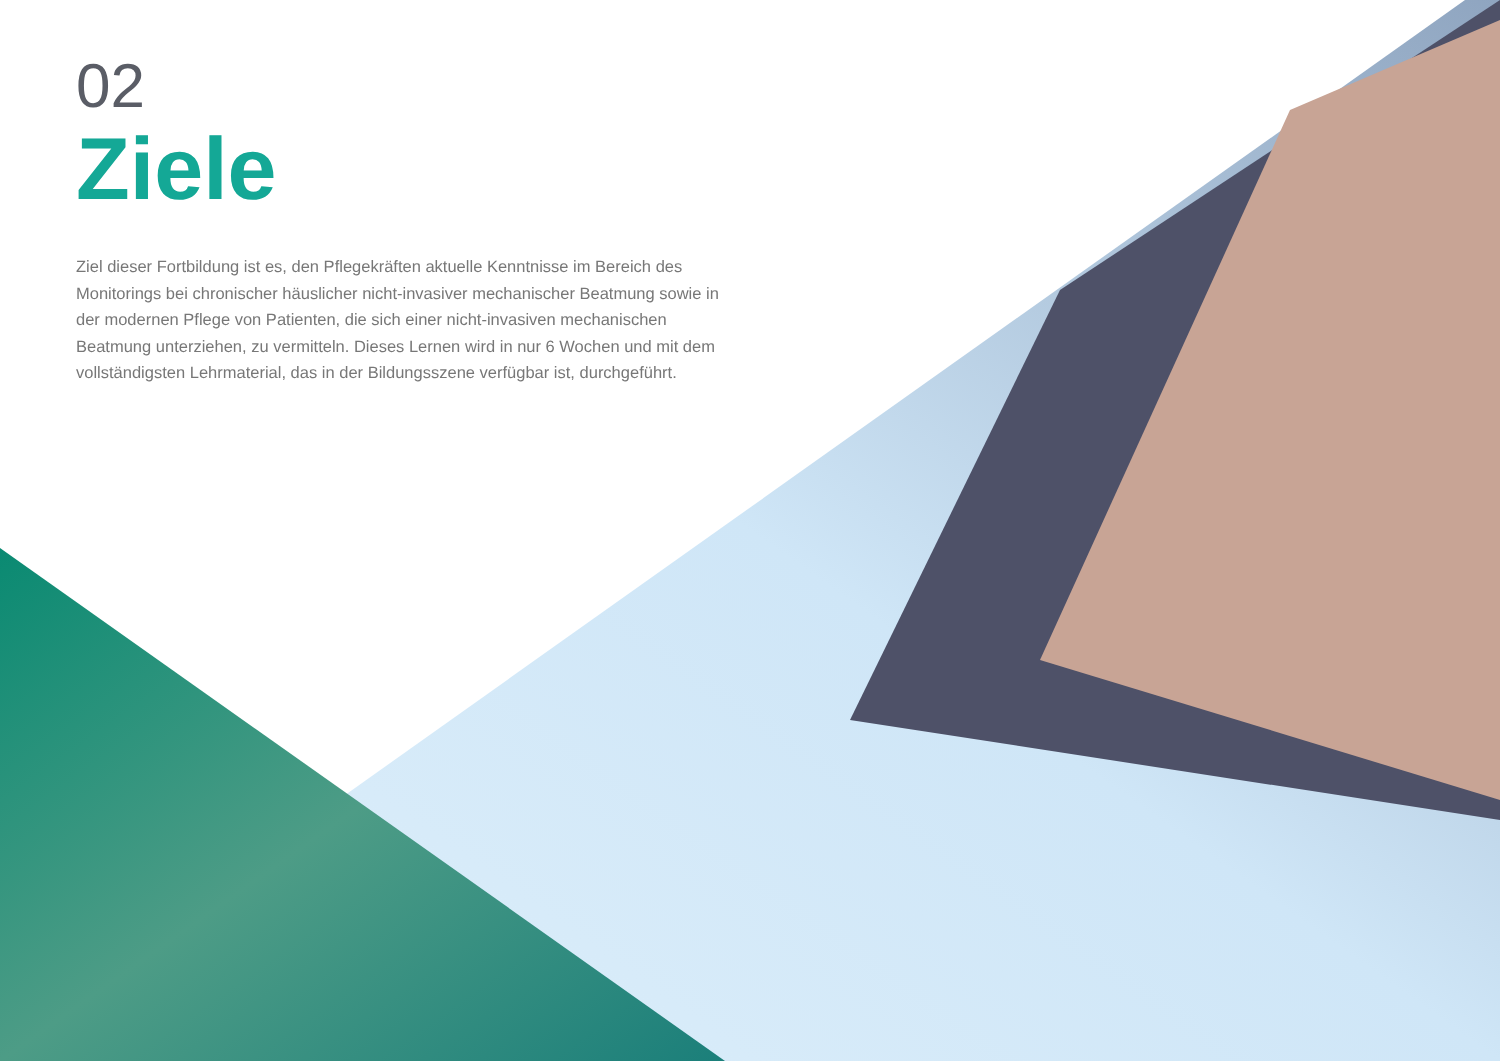02
Ziele
Ziel dieser Fortbildung ist es, den Pflegekräften aktuelle Kenntnisse im Bereich des Monitorings bei chronischer häuslicher nicht-invasiver mechanischer Beatmung sowie in der modernen Pflege von Patienten, die sich einer nicht-invasiven mechanischen Beatmung unterziehen, zu vermitteln. Dieses Lernen wird in nur 6 Wochen und mit dem vollständigsten Lehrmaterial, das in der Bildungsszene verfügbar ist, durchgeführt.